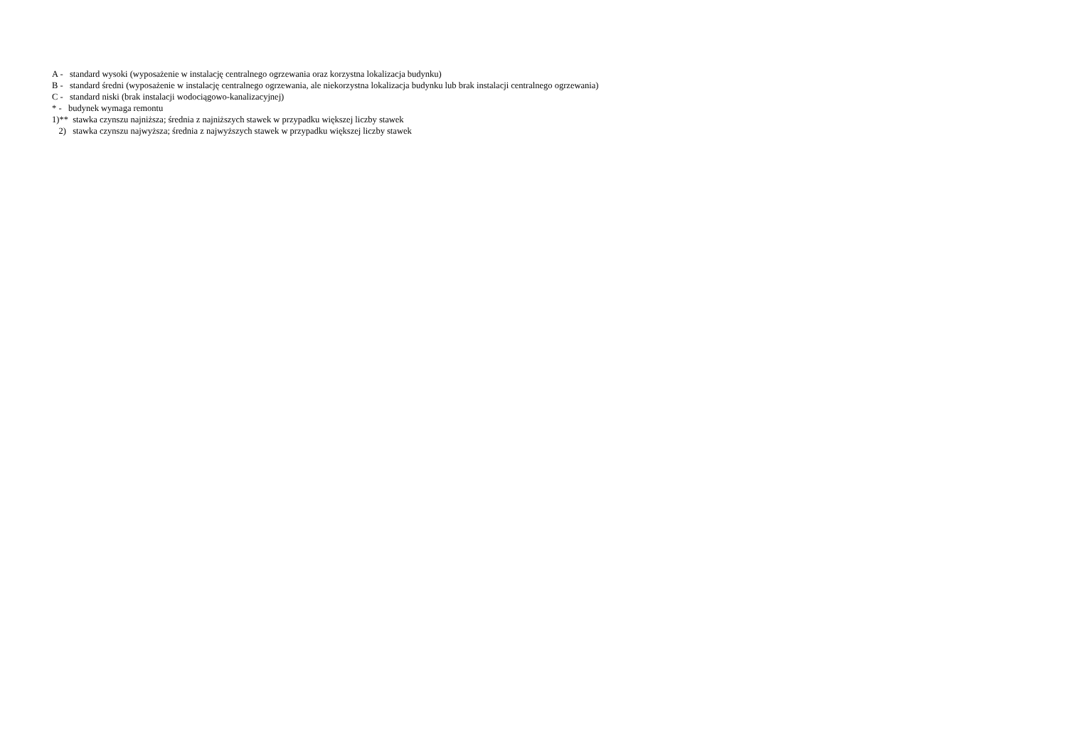A - standard wysoki (wyposażenie w instalację centralnego ogrzewania oraz korzystna lokalizacja budynku)
B - standard średni (wyposażenie w instalację centralnego ogrzewania, ale niekorzystna lokalizacja budynku lub brak instalacji centralnego ogrzewania)
C - standard niski (brak instalacji wodociągowo-kanalizacyjnej)
* - budynek wymaga remontu
1)** stawka czynszu najniższa; średnia z najniższych stawek w przypadku większej liczby stawek
2) stawka czynszu najwyższa; średnia z najwyższych stawek w przypadku większej liczby stawek